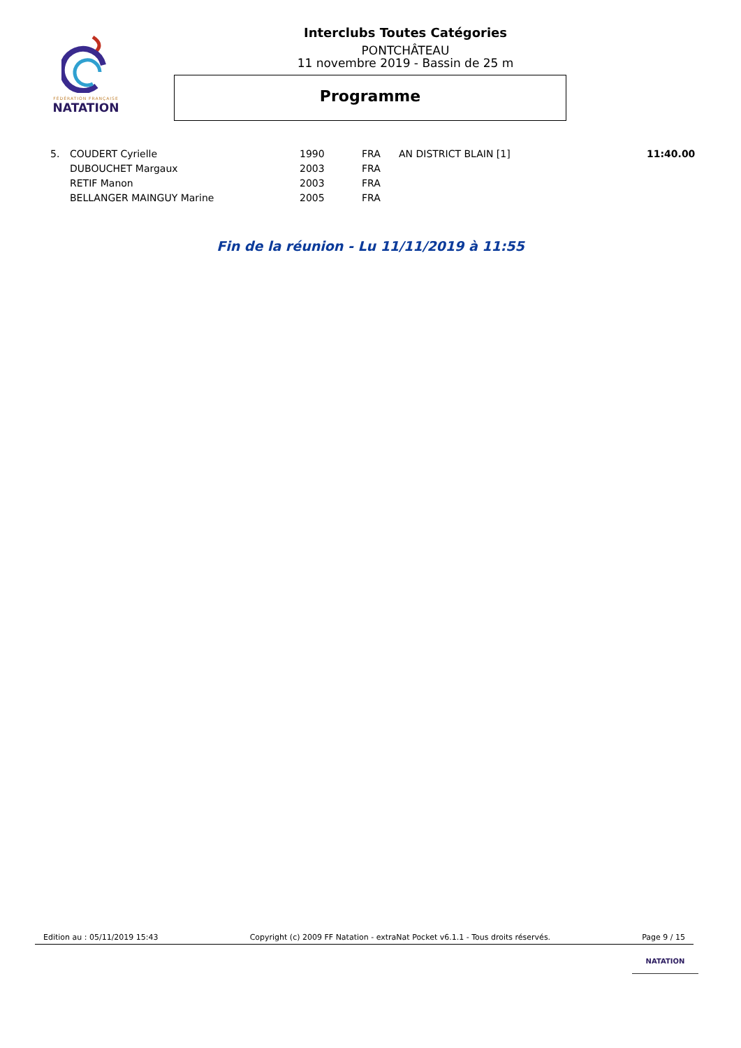FÉDÉRATION FRANÇAISE
NATATION
Interclubs Toutes Catégories
PONTCHÂTEAU
11 novembre 2019 - Bassin de 25 m
Programme
| 5. | COUDERT Cyrielle | 1990 | FRA | AN DISTRICT BLAIN [1] | 11:40.00 |
| | DUBOUCHET Margaux | 2003 | FRA | | |
| | RETIF Manon | 2003 | FRA | | |
| | BELLANGER MAINGUY Marine | 2005 | FRA | | |
Fin de la réunion - Lu 11/11/2019 à 11:55
Edition au : 05/11/2019 15:43 Copyright (c) 2009 FF Natation - extraNat Pocket v6.1.1 - Tous droits réservés. Page 9 / 15
NATATION